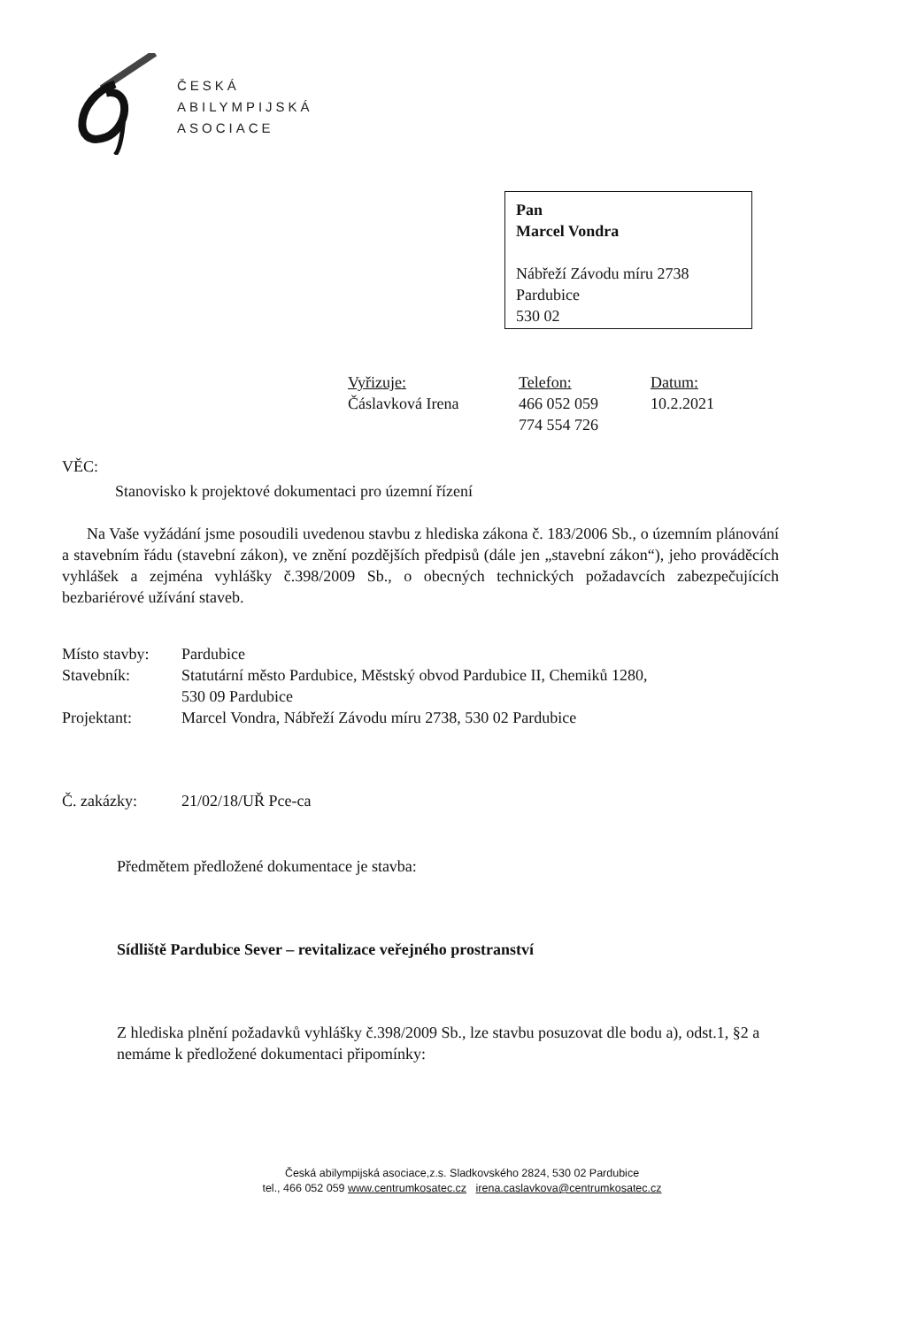ČESKÁ
ABILYMPIJSKÁ
ASOCIACE
Pan
Marcel Vondra
Nábřeží Závodu míru 2738
Pardubice
530 02
Vyřizuje:
Čáslavková Irena
Telefon:
466 052 059
774 554 726
Datum:
10.2.2021
VĚC:
Stanovisko k projektové dokumentaci pro územní řízení
Na Vaše vyžádání jsme posoudili uvedenou stavbu z hlediska zákona č. 183/2006 Sb., o územním plánování a stavebním řádu (stavební zákon), ve znění pozdějších předpisů (dále jen „stavební zákon“), jeho prováděcích vyhlášek a zejména vyhlášky č.398/2009 Sb., o obecných technických požadavcích zabezpečujících bezbariérové užívání staveb.
| Místo stavby: | Pardubice |
| Stavebník: | Statutární město Pardubice, Městský obvod Pardubice II, Chemiků 1280, 530 09 Pardubice |
| Projektant: | Marcel Vondra, Nábřeží Závodu míru 2738, 530 02 Pardubice |
| Č. zakázky: | 21/02/18/UŘ Pce-ca |
Předmětem předložené dokumentace je stavba:
Sídliště Pardubice Sever – revitalizace veřejného prostranství
Z hlediska plnění požadavků vyhlášky č.398/2009 Sb., lze stavbu posuzovat dle bodu a), odst.1, §2 a nemáme k předložené dokumentaci připomínky:
Česká abilympijská asociace,z.s. Sladkovského 2824, 530 02 Pardubice
tel., 466 052 059 www.centrumkosatec.cz irena.caslavkova@centrumkosatec.cz